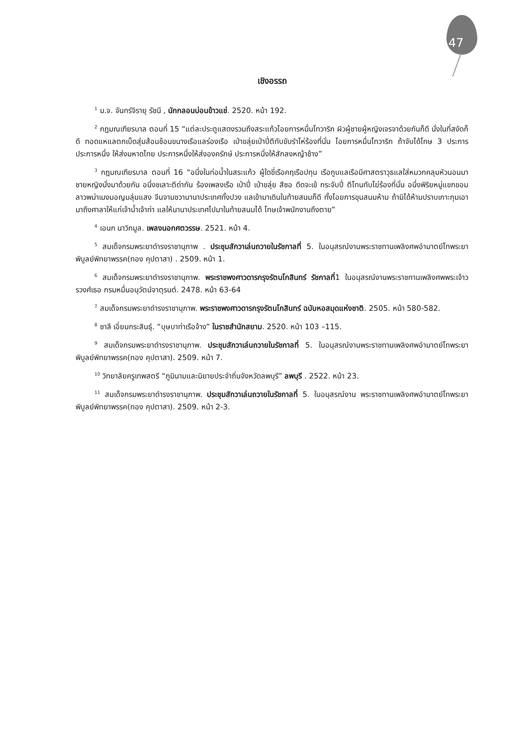47
เชิงอรรถ
<sup>1</sup> ม.จ. จันทร์จิรายุ รัชนี , นักกลอนบ่อนข้าวแช่. 2520. หน้า 192.
<sup>2</sup> กฎมณเฑียรบาล ตอนที่ 15 “แต่ละประตูแสดงรวมถึงสระแก้วไอยการหมื่นโทวาริก ผิวผู้ชายผู้หญิงเจรจาด้วยกันก็ดี นั่งในที่สงัดก็ดี ทอดแหแลตกเบ็ดสุ่มส้อนช้อนขนางเรือแลร่องเรือ เป่าขลุ่ยเป่าปี่ตีทับขับรำโห่ร้องที่นั่น ไอยการหมื่นโทวาริก ถ้าจับได้โทษ 3 ประการ ประการหนึ่ง ให้ส่งมหาดไทย ประการหนึ่งให้ส่งองครักษ์ ประการหนึ่งให้สักลงหญ้าช้าง”
<sup>3</sup> กฎมณเฑียรบาล ตอนที่ 16 “อนึ่งในท่อน้ำในสระแก้ว ผู้ใดขี่เรือคฤเรือปทุน เรือกูบแลเรือมีศาสตราวุธแลใส่หมวกคลุมหัวนอนมา ชายหญิงนั่งมาด้วยกัน อนึ่งชเลาะตีด่ากัน ร้องเพลงเรือ เป่าปี่ เป่าขลุ่ย สีซอ ดีดจะเข้ กระจับปี่ ตีโทนทับโฆ่ร้องที่นั่น อนึ่งพิริยหมู่แขกขอมลาวพม่าเมงมอญมลุ่มแสง จีนจามชวานานาประเทศทั้งปวง แลเข้ามาเดินในท้ายสนมก็ดี ทั้งไอยการขุนสนมห้าม ถ้ามิได้ห้ามปราบเกาะกุมเอามาถึงศาลาให้แก่เจ้าน้ำเจ้าท่า แลให้นานาประเทศไปมาในท้ายสนมได้ โทษเจ้าพนักงานถึงตาย”
<sup>4</sup> เอนก นาวิกมูล. เพลงนอกศตวรรษ. 2521. หน้า 4.
<sup>5</sup> สมเด็จกรมพระยาดำรงราชานุภาพ . ประชุมสักวาเล่นถวายในรัชกาลที่ 5. ในอนุสรณ์งานพระราชทานเพลิงศพอำมาตย์โทพระยาพิบูลย์พิทยาพรรค(ทอง คุปตาสา) . 2509. หน้า 1.
<sup>6</sup> สมเด็จกรมพระยาดำรงราชานุภาพ. พระราชพงศาวดารกรุงรัตนโกสินทร์ รัชกาลที่1 ในอนุสรณ์งานพระราชทานเพลิงศพพระเจ้าวรวงศ์เธอ กรมหมื่นอนุวัตน์จาตุรนต์. 2478. หน้า 63-64
<sup>7</sup> สมเด็จกรมพระยาดำรงราชานุภาพ. พระราชพงศาวดารกรุงรัตนโกสินทร์ ฉบับหอสมุดแห่งชาติ. 2505. หน้า 580-582.
<sup>8</sup> ชาลี เอี่ยมกระสินธุ์. “บุษบาท่าเรือจ้าง” ในราชสำนักสยาม. 2520. หน้า 103 –115.
<sup>9</sup> สมเด็จกรมพระยาดำรงราชานุภาพ. ประชุมสักวาเล่นถวายในรัชกาลที่ 5. ในอนุสรณ์งานพระราชทานเพลิงศพอำมาตย์โทพระยาพิบูลย์พิทยาพรรค(ทอง คุปตาสา). 2509. หน้า 7.
<sup>10</sup> วิทยาลัยครูเทพสตรี “ภูมินามและนิยายประจำถิ่นจังหวัดลพบุรี” ลพบุรี . 2522. หน้า 23.
<sup>11</sup> สมเด็จกรมพระยาดำรงราชานุภาพ. ประชุมสักวาเล่นถวายในรัชกาลที่ 5. ในอนุสรณ์งาน พระราชทานเพลิงศพอำมาตย์โทพระยาพิบูลย์พิทยาพรรค(ทอง คุปตาสา). 2509. หน้า 2-3.